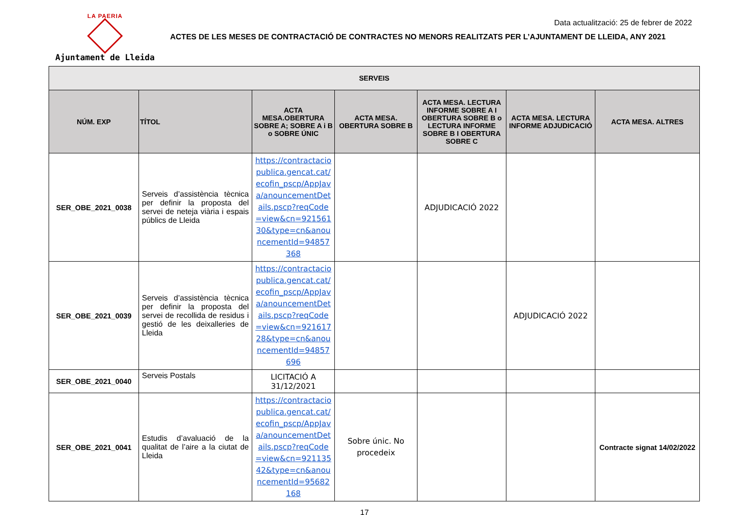LA PAERIA
Ajuntament de Lleida
Data actualització: 25 de febrer de 2022
ACTES DE LES MESES DE CONTRACTACIÓ DE CONTRACTES NO MENORS REALITZATS PER L’AJUNTAMENT DE LLEIDA, ANY 2021
| SERVEIS | | | | | | |
| --- | --- | --- | --- | --- | --- | --- |
| NÚM. EXP | TÍTOL | ACTA MESA.OBERTURA SOBRE A; SOBRE A i B o SOBRE ÚNIC | ACTA MESA. OBERTURA SOBRE B | ACTA MESA. LECTURA INFORME SOBRE A I OBERTURA SOBRE B o LECTURA INFORME SOBRE B I OBERTURA SOBRE C | ACTA MESA. LECTURA INFORME ADJUDICACIÓ | ACTA MESA. ALTRES |
| SER_OBE_2021_0038 | Serveis d’assistència tècnica per definir la proposta del servei de neteja viària i espais públics de Lleida | https://contractaciopublica.gencat.cat/ecofin_pscp/AppJava/anouncementDetails.pscp?reqCode=view&cn=92156130&type=cn&anouncementId=94857368 | | ADJUDICACIÓ 2022 | | |
| SER_OBE_2021_0039 | Serveis d’assistència tècnica per definir la proposta del servei de recollida de residus i gestió de les deixalleries de Lleida | https://contractaciopublica.gencat.cat/ecofin_pscp/AppJava/anouncementDetails.pscp?reqCode=view&cn=92161728&type=cn&anouncementId=94857696 | | | ADJUDICACIÓ 2022 | |
| SER_OBE_2021_0040 | Serveis Postals | LICITACIÓ A 31/12/2021 | | | | |
| SER_OBE_2021_0041 | Estudis d’avaluació de la qualitat de l’aire a la ciutat de Lleida | https://contractaciopublica.gencat.cat/ecofin_pscp/AppJava/anouncementDetails.pscp?reqCode=view&cn=92113542&type=cn&anouncementId=95682168 | Sobre únic. No procedeix | | | Contracte signat 14/02/2022 |
17